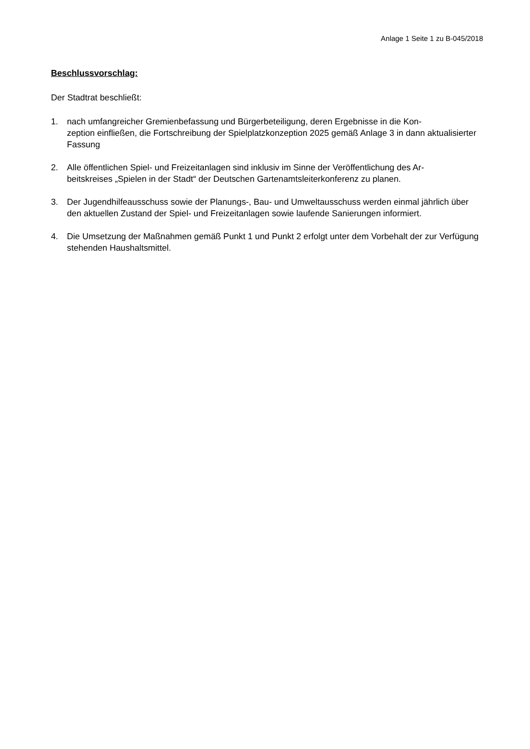Anlage 1 Seite 1 zu B-045/2018
Beschlussvorschlag:
Der Stadtrat beschließt:
1. nach umfangreicher Gremienbefassung und Bürgerbeteiligung, deren Ergebnisse in die Kon-
zeption einfließen, die Fortschreibung der Spielplatzkonzeption 2025 gemäß Anlage 3 in dann aktualisierter Fassung
2. Alle öffentlichen Spiel- und Freizeitanlagen sind inklusiv im Sinne der Veröffentlichung des Ar-
beitskreises „Spielen in der Stadt“ der Deutschen Gartenamtsleiterkonferenz zu planen.
3. Der Jugendhilfeausschuss sowie der Planungs-, Bau- und Umweltausschuss werden einmal jährlich über den aktuellen Zustand der Spiel- und Freizeitanlagen sowie laufende Sanierungen informiert.
4. Die Umsetzung der Maßnahmen gemäß Punkt 1 und Punkt 2 erfolgt unter dem Vorbehalt der zur Verfügung stehenden Haushaltsmittel.